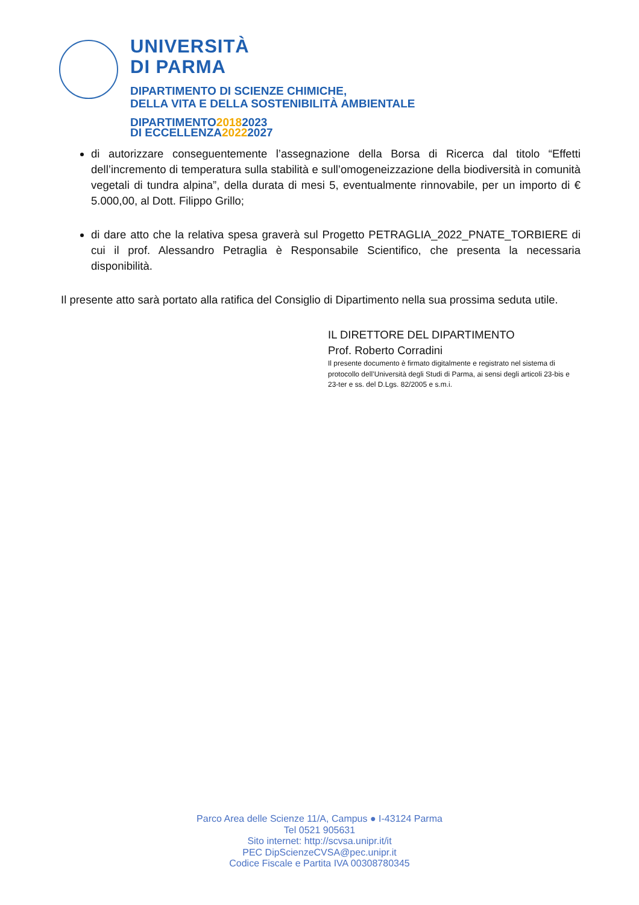UNIVERSITÀ
DI PARMA
DIPARTIMENTO DI SCIENZE CHIMICHE,
DELLA VITA E DELLA SOSTENIBILITÀ AMBIENTALE
DIPARTIMENTO20182023
DI ECCELLENZA20222027
di autorizzare conseguentemente l’assegnazione della Borsa di Ricerca dal titolo “Effetti dell’incremento di temperatura sulla stabilità e sull’omogeneizzazione della biodiversità in comunità vegetali di tundra alpina”, della durata di mesi 5, eventualmente rinnovabile, per un importo di € 5.000,00, al Dott. Filippo Grillo;
di dare atto che la relativa spesa graverà sul Progetto PETRAGLIA_2022_PNATE_TORBIERE di cui il prof. Alessandro Petraglia è Responsabile Scientifico, che presenta la necessaria disponibilità.
Il presente atto sarà portato alla ratifica del Consiglio di Dipartimento nella sua prossima seduta utile.
IL DIRETTORE DEL DIPARTIMENTO
Prof. Roberto Corradini
Il presente documento è firmato digitalmente e registrato nel sistema di protocollo dell’Università degli Studi di Parma, ai sensi degli articoli 23-bis e 23-ter e ss. del D.Lgs. 82/2005 e s.m.i.
Parco Area delle Scienze 11/A, Campus ● I-43124 Parma
Tel 0521 905631
Sito internet: http://scvsa.unipr.it/it
PEC DipScienzeCVSA@pec.unipr.it
Codice Fiscale e Partita IVA 00308780345